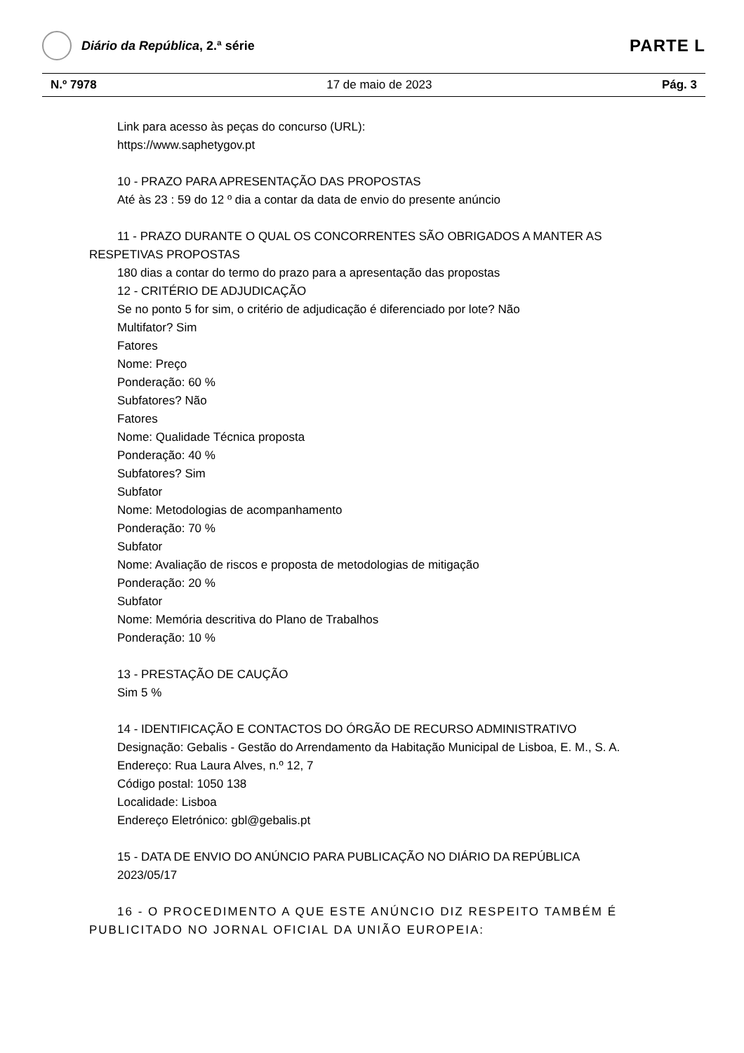Diário da República, 2.ª série
PARTE L
N.º 7978 17 de maio de 2023 Pág. 3
Link para acesso às peças do concurso (URL):
https://www.saphetygov.pt
10 - PRAZO PARA APRESENTAÇÃO DAS PROPOSTAS
Até às 23 : 59 do 12 º dia a contar da data de envio do presente anúncio
11 - PRAZO DURANTE O QUAL OS CONCORRENTES SÃO OBRIGADOS A MANTER AS RESPETIVAS PROPOSTAS
180 dias a contar do termo do prazo para a apresentação das propostas
12 - CRITÉRIO DE ADJUDICAÇÃO
Se no ponto 5 for sim, o critério de adjudicação é diferenciado por lote? Não
Multifator? Sim
Fatores
Nome: Preço
Ponderação: 60 %
Subfatores? Não
Fatores
Nome: Qualidade Técnica proposta
Ponderação: 40 %
Subfatores? Sim
Subfator
Nome: Metodologias de acompanhamento
Ponderação: 70 %
Subfator
Nome: Avaliação de riscos e proposta de metodologias de mitigação
Ponderação: 20 %
Subfator
Nome: Memória descritiva do Plano de Trabalhos
Ponderação: 10 %
13 - PRESTAÇÃO DE CAUÇÃO
Sim 5 %
14 - IDENTIFICAÇÃO E CONTACTOS DO ÓRGÃO DE RECURSO ADMINISTRATIVO
Designação: Gebalis - Gestão do Arrendamento da Habitação Municipal de Lisboa, E. M., S. A.
Endereço: Rua Laura Alves, n.º 12, 7
Código postal: 1050 138
Localidade: Lisboa
Endereço Eletrónico: gbl@gebalis.pt
15 - DATA DE ENVIO DO ANÚNCIO PARA PUBLICAÇÃO NO DIÁRIO DA REPÚBLICA
2023/05/17
16 - O PROCEDIMENTO A QUE ESTE ANÚNCIO DIZ RESPEITO TAMBÉM É PUBLICITADO NO JORNAL OFICIAL DA UNIÃO EUROPEIA: